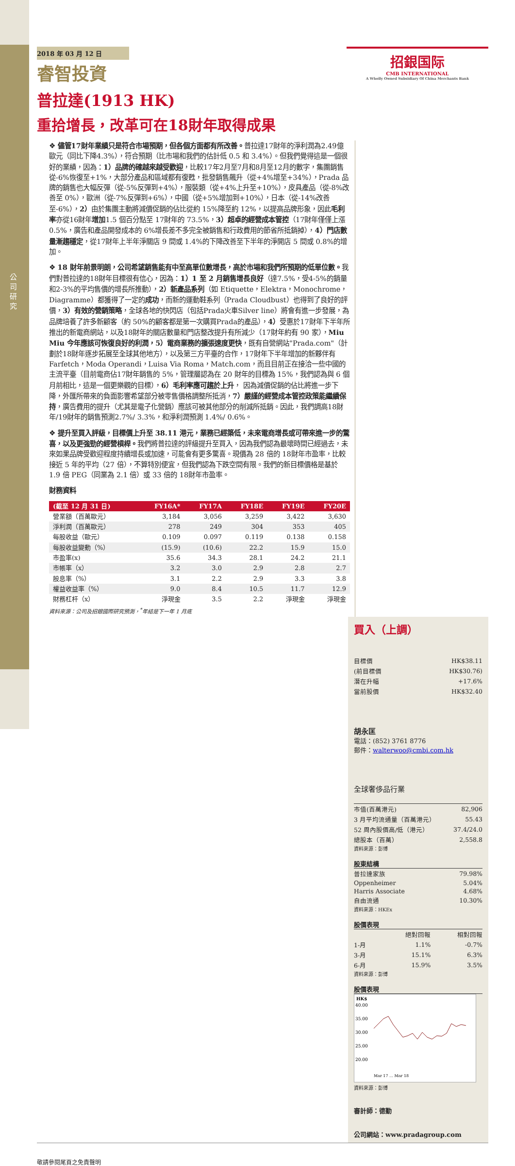公司研究
2018 年 03 月 12 日
睿智投資
招銀国际
CMB INTERNATIONAL
A Wholly Owned Subsidiary Of China Merchants Bank
普拉達(1913 HK)
重拾增長，改革可在18財年取得成果
❖ 儘管17財年業績只是符合市場預期，但各個方面都有所改善。普拉達17財年的淨利潤為2.49億歐元（同比下降4.3%），符合預期（比市場和我們的估計低 0.5 和 3.4%）。但我們覺得這是一個很好的業績，因為：1）品牌的確越來越受歡迎，比較17年2月至7月和8月至12月的數字，集團銷售從-6%恢復至+1%，大部分產品和區域都有復甦，批發銷售飆升（從+4%增至+34%），Prada 品牌的銷售也大幅反彈（從-5%反彈到+4%），服裝類（從+4%上升至+10%），皮具產品（從-8%改善至 0%），歐洲（從-7%反彈到+6%），中國（從+5%增加到+10%），日本（從-14%改善至-6%），2）由於集團主動將減價促銷的佔比從約 15%降至約 12%，以提高品牌形象，因此毛利率亦從16財年增加1.5 個百分點至 17財年的 73.5%，3）超卓的經營成本管控（17財年僅僅上漲 0.5%，廣告和產品開發成本的 6%增長差不多完全被銷售和行政費用的節省所抵銷掉），4）門店數量漸趨穩定，從17財年上半年淨關店 9 間或 1.4%的下降改善至下半年的淨開店 5 間或 0.8%的增加。
❖ 18 財年前景明朗，公司希望銷售能有中至高單位數增長，高於市場和我們所預期的低單位數。我們對普拉達的18財年目標很有信心，因為：1）1 至 2 月銷售增長良好（達7.5%，受4-5%的銷量和2-3%的平均售價的增長所推動），2）新產品系列（如 Etiquette，Elektra，Monochrome，Diagramme）都獲得了一定的成功，而新的運動鞋系列（Prada Cloudbust）也得到了良好的評價，3）有效的營銷策略，全球各地的快閃店（包括Prada火車Silver line）將會有進一步發展，為品牌培養了許多新顧客（約 50%的顧客都是第一次購買Prada的產品），4）受惠於17財年下半年所推出的新電商網站，以及18財年的關店數量和門店整改提升有所減少（17財年約有 90 家），Miu Miu 今年應該可恢復良好的利潤，5）電商業務的擴張速度更快，既有自營網站"Prada.com"（計劃於18財年逐步拓展至全球其他地方），以及第三方平臺的合作，17財年下半年增加的新夥伴有Farfetch，Moda Operandi，Luisa Via Roma，Match.com，而且目前正在接洽一些中國的主流平臺（目前電商佔17財年銷售的 5%，管理層認為在 20 財年的目標為 15%，我們認為與 6 個月前相比，這是一個更樂觀的目標），6）毛利率應可趨於上升， 因為減價促銷的佔比將進一步下降，外匯所帶來的負面影響希望部分被零售價格調整所抵消，7）嚴謹的經營成本管控政策能繼續保持，廣告費用的提升（尤其是電子化營銷）應該可被其他部分的削減所抵銷。因此，我們調高18財年/19財年的銷售預測2.7%/ 3.3%，和淨利潤預測 1.4%/ 0.6%。
❖ 提升至買入評級，目標價上升至 38.11 港元，業務已經築低，未來電商增長或可帶來進一步的驚喜，以及更強勁的經營槓桿。我們將普拉達的評級提升至買入，因為我們認為最壞時間已經過去，未來如果品牌受歡迎程度持續增長或加速，可能會有更多驚喜。現價為 28 倍的 18財年市盈率，比較接近 5 年的平均（27 倍），不算特別便宜，但我們認為下跌空間有限。我們的新目標價格是基於 1.9 倍 PEG（同業為 2.1 倍）或 33 倍的 18財年市盈率。
財務資料
| (截至 12 月 31 日) | FY16A* | FY17A | FY18E | FY19E | FY20E |
| --- | --- | --- | --- | --- | --- |
| 營業額（百萬歐元） | 3,184 | 3,056 | 3,259 | 3,422 | 3,630 |
| 淨利潤（百萬歐元） | 278 | 249 | 304 | 353 | 405 |
| 每股收益（歐元） | 0.109 | 0.097 | 0.119 | 0.138 | 0.158 |
| 每股收益變動（%） | (15.9) | (10.6) | 22.2 | 15.9 | 15.0 |
| 市盈率(x) | 35.6 | 34.3 | 28.1 | 24.2 | 21.1 |
| 市帳率（x） | 3.2 | 3.0 | 2.9 | 2.8 | 2.7 |
| 股息率（%） | 3.1 | 2.2 | 2.9 | 3.3 | 3.8 |
| 權益收益率（%） | 9.0 | 8.4 | 10.5 | 11.7 | 12.9 |
| 財務杠杆（x） | 淨現金 | 3.5 | 2.2 | 淨現金 | 淨現金 |
資料來源：公司及招銀國際研究預測，<sup>*</sup>年結是下一年 1 月底
買入（上調）
| 目標價 | HK$38.11 |
| (前目標價 | HK$30.76) |
| 潛在升幅 | +17.6% |
| 當前股價 | HK$32.40 |
胡永匡
電話：(852) 3761 8776
郵件：walterwoo@cmbi.com.hk
全球奢侈品行業
| 市值(百萬港元) | 82,906 |
| 3 月平均流通量（百萬港元） | 55.43 |
| 52 周內股價高/低（港元） | 37.4/24.0 |
| 總股本（百萬） | 2,558.8 |
資料來源：彭博
股東結構
| 普拉達家族 | 79.98% |
| Oppenheimer | 5.04% |
| Harris Associate | 4.68% |
| 自由流通 | 10.30% |
資料來源：HKEx
股價表現
| | 絕對回報 | 相對回報 |
| 1-月 | 1.1% | -0.7% |
| 3-月 | 15.1% | 6.3% |
| 6-月 | 15.9% | 3.5% |
資料來源：彭博
股價表現
HK$
40.00
35.00
30.00
25.00
20.00
Mar 17 … Mar 18
資料來源：彭博
審計師：德勤
公司網站：www.pradagroup.com
敬請參閱尾頁之免責聲明